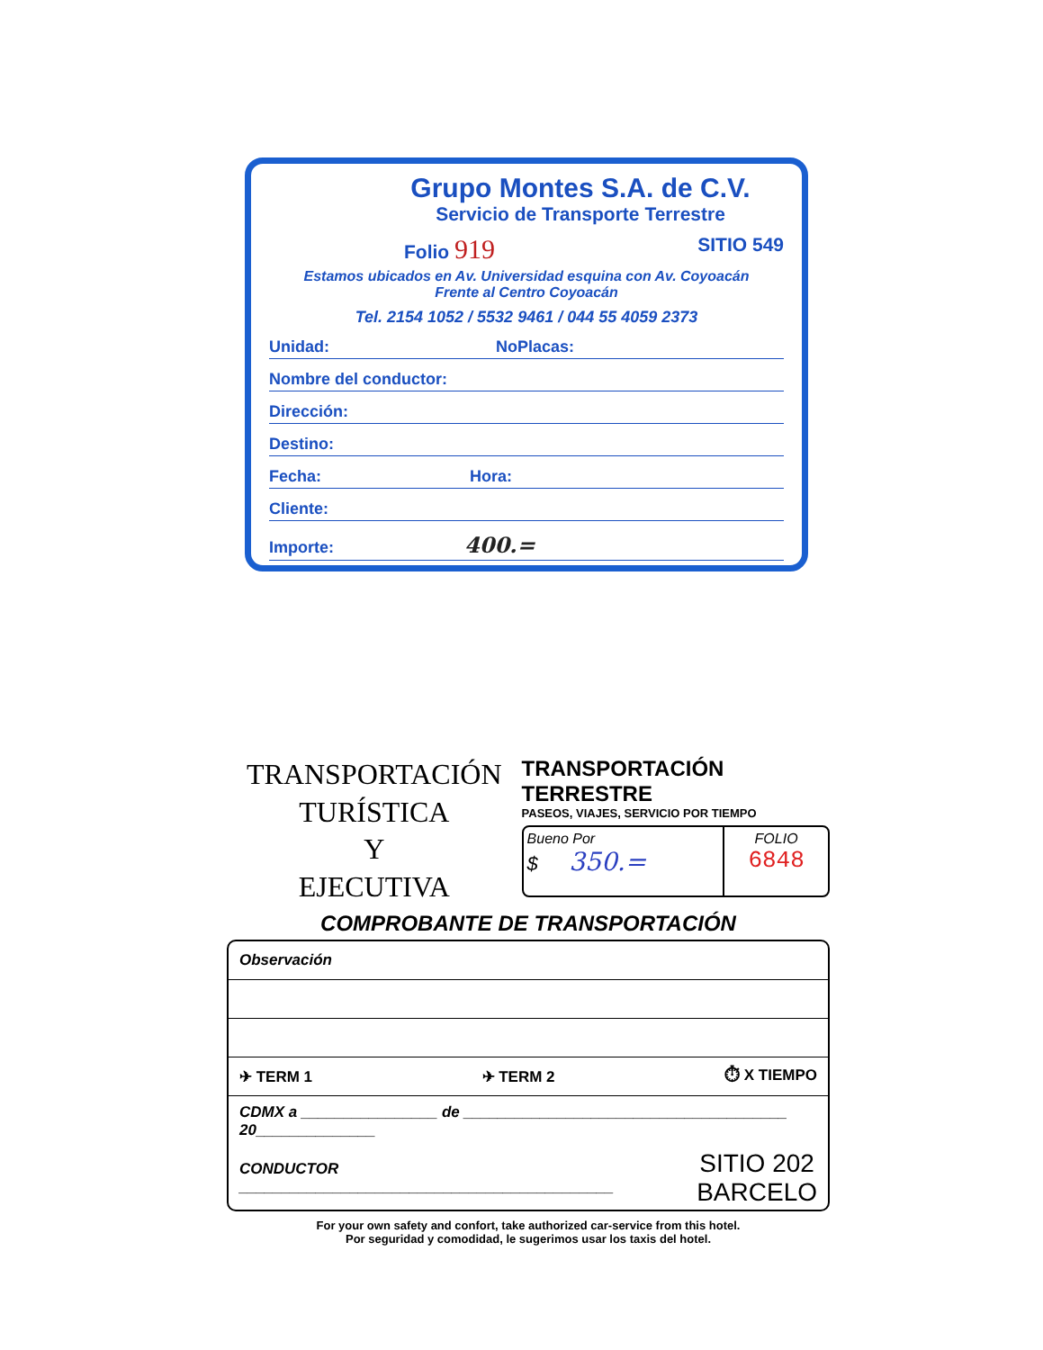Grupo Montes S.A. de C.V.
Servicio de Transporte Terrestre
Folio 919 SITIO 549
Estamos ubicados en Av. Universidad esquina con Av. Coyoacán
Frente al Centro Coyoacán
Tel. 2154 1052 / 5532 9461 / 044 55 4059 2373
Unidad: NoPlacas:
Nombre del conductor:
Dirección:
Destino:
Fecha: Hora:
Cliente:
Importe: 400.=
TRANSPORTACIÓN TURÍSTICA
Y
EJECUTIVA
TRANSPORTACIÓN TERRESTRE
PASEOS, VIAJES, SERVICIO POR TIEMPO
Bueno Por
$ 350.=
FOLIO
6848
COMPROBANTE DE TRANSPORTACIÓN
Observación
✈ TERM 1 ✈ TERM 2 ⏱ X TIEMPO
CDMX a ________________ de ______________________________________ 20______________
CONDUCTOR ____________________________________________ SITIO 202
BARCELO
For your own safety and confort, take authorized car-service from this hotel.
Por seguridad y comodidad, le sugerimos usar los taxis del hotel.